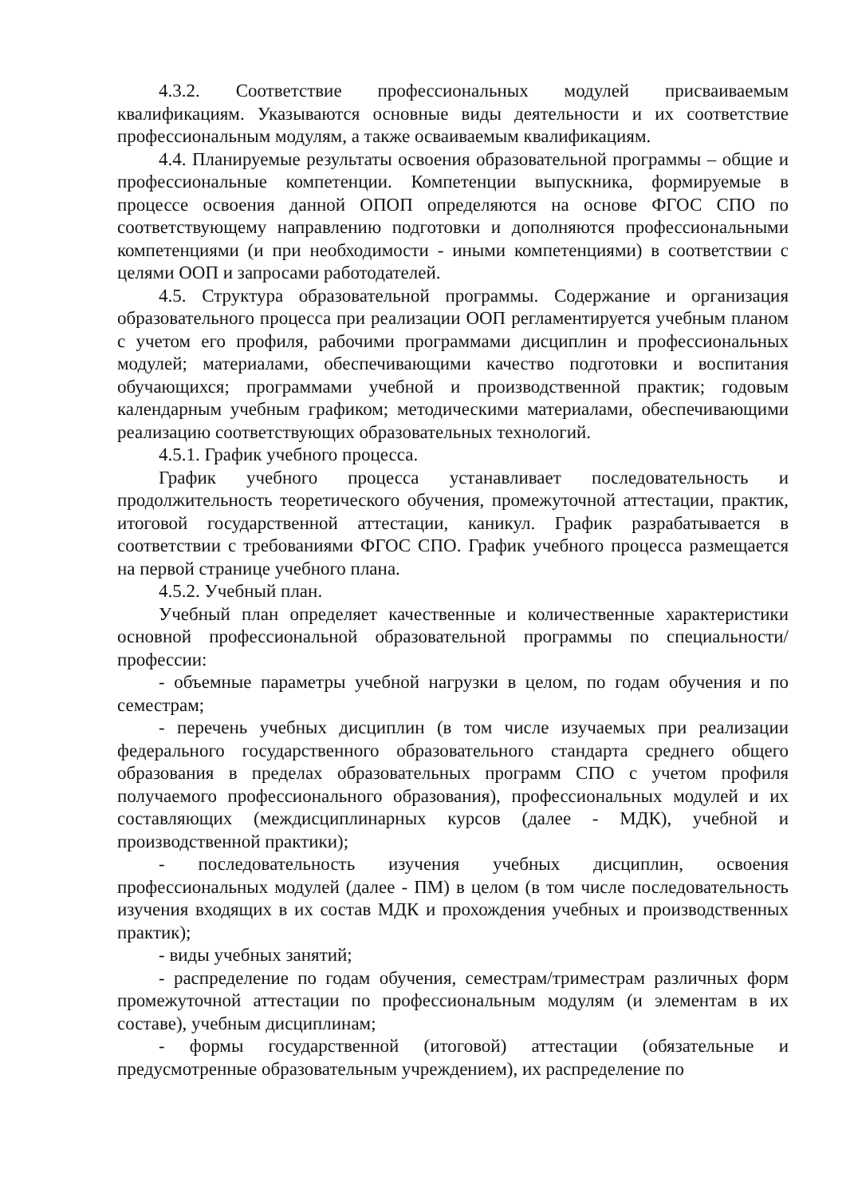4.3.2. Соответствие профессиональных модулей присваиваемым квалификациям. Указываются основные виды деятельности и их соответствие профессиональным модулям, а также осваиваемым квалификациям.
4.4. Планируемые результаты освоения образовательной программы – общие и профессиональные компетенции. Компетенции выпускника, формируемые в процессе освоения данной ОПОП определяются на основе ФГОС СПО по соответствующему направлению подготовки и дополняются профессиональными компетенциями (и при необходимости - иными компетенциями) в соответствии с целями ООП и запросами работодателей.
4.5. Структура образовательной программы. Содержание и организация образовательного процесса при реализации ООП регламентируется учебным планом с учетом его профиля, рабочими программами дисциплин и профессиональных модулей; материалами, обеспечивающими качество подготовки и воспитания обучающихся; программами учебной и производственной практик; годовым календарным учебным графиком; методическими материалами, обеспечивающими реализацию соответствующих образовательных технологий.
4.5.1. График учебного процесса.
График учебного процесса устанавливает последовательность и продолжительность теоретического обучения, промежуточной аттестации, практик, итоговой государственной аттестации, каникул. График разрабатывается в соответствии с требованиями ФГОС СПО. График учебного процесса размещается на первой странице учебного плана.
4.5.2. Учебный план.
Учебный план определяет качественные и количественные характеристики основной профессиональной образовательной программы по специальности/профессии:
- объемные параметры учебной нагрузки в целом, по годам обучения и по семестрам;
- перечень учебных дисциплин (в том числе изучаемых при реализации федерального государственного образовательного стандарта среднего общего образования в пределах образовательных программ СПО с учетом профиля получаемого профессионального образования), профессиональных модулей и их составляющих (междисциплинарных курсов (далее - МДК), учебной и производственной практики);
- последовательность изучения учебных дисциплин, освоения профессиональных модулей (далее - ПМ) в целом (в том числе последовательность изучения входящих в их состав МДК и прохождения учебных и производственных практик);
- виды учебных занятий;
- распределение по годам обучения, семестрам/триместрам различных форм промежуточной аттестации по профессиональным модулям (и элементам в их составе), учебным дисциплинам;
- формы государственной (итоговой) аттестации (обязательные и предусмотренные образовательным учреждением), их распределение по